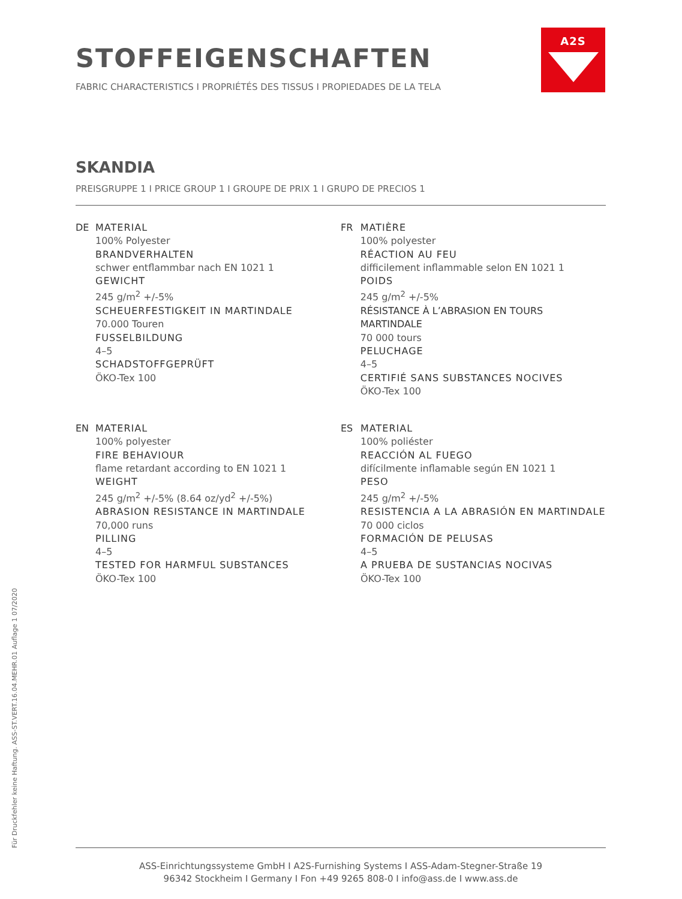STOFFEIGENSCHAFTEN
FABRIC CHARACTERISTICS I PROPRIÉTÉS DES TISSUS I PROPIEDADES DE LA TELA
A2S
SKANDIA
PREISGRUPPE 1 I PRICE GROUP 1 I GROUPE DE PRIX 1 I GRUPO DE PRECIOS 1
DE MATERIAL
100% Polyester
BRANDVERHALTEN
schwer entflammbar nach EN 1021 1
GEWICHT
245 g/m<sup>2</sup> +/-5%
SCHEUERFESTIGKEIT IN MARTINDALE
70.000 Touren
FUSSELBILDUNG
4–5
SCHADSTOFFGEPRÜFT
ÖKO-Tex 100
FR MATIÈRE
100% polyester
RÉACTION AU FEU
difficilement inflammable selon EN 1021 1
POIDS
245 g/m<sup>2</sup> +/-5%
RÉSISTANCE À L’ABRASION EN TOURS MARTINDALE
70 000 tours
PELUCHAGE
4–5
CERTIFIÉ SANS SUBSTANCES NOCIVES
ÖKO-Tex 100
EN MATERIAL
100% polyester
FIRE BEHAVIOUR
flame retardant according to EN 1021 1
WEIGHT
245 g/m<sup>2</sup> +/-5% (8.64 oz/yd<sup>2</sup> +/-5%)
ABRASION RESISTANCE IN MARTINDALE
70,000 runs
PILLING
4–5
TESTED FOR HARMFUL SUBSTANCES
ÖKO-Tex 100
ES MATERIAL
100% poliéster
REACCIÓN AL FUEGO
difícilmente inflamable según EN 1021 1
PESO
245 g/m<sup>2</sup> +/-5%
RESISTENCIA A LA ABRASIÓN EN MARTINDALE
70 000 ciclos
FORMACIÓN DE PELUSAS
4–5
A PRUEBA DE SUSTANCIAS NOCIVAS
ÖKO-Tex 100
Für Druckfehler keine Haftung. ASS-ST.VERT.16.04.MEHR.01 Auflage 1 07/2020
ASS-Einrichtungssysteme GmbH I A2S-Furnishing Systems I ASS-Adam-Stegner-Straße 19
96342 Stockheim I Germany I Fon +49 9265 808-0 I info@ass.de I www.ass.de